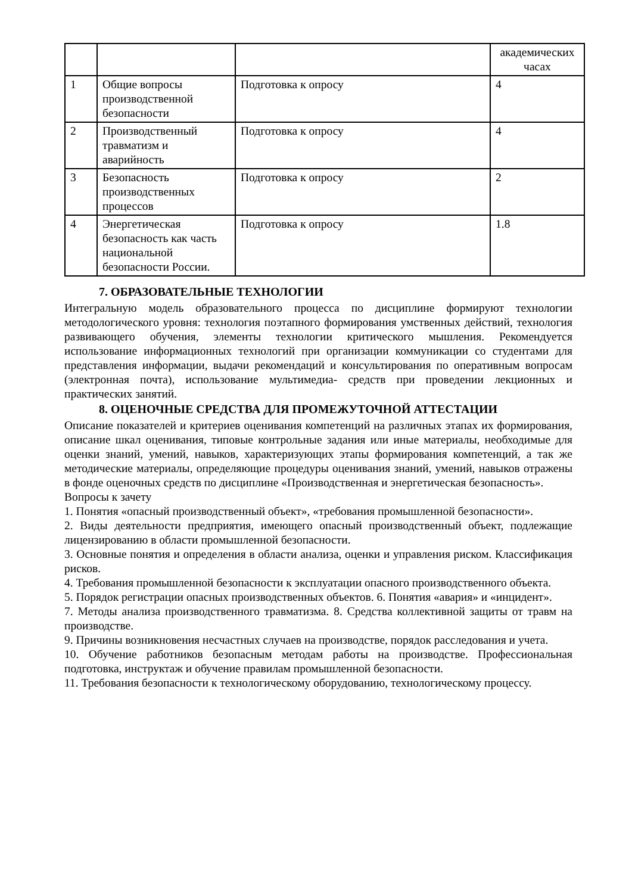| | | | академических часах |
| 1 | Общие вопросы производственной безопасности | Подготовка к опросу | 4 |
| 2 | Производственный травматизм и аварийность | Подготовка к опросу | 4 |
| 3 | Безопасность производственных процессов | Подготовка к опросу | 2 |
| 4 | Энергетическая безопасность как часть национальной безопасности России. | Подготовка к опросу | 1.8 |
7. ОБРАЗОВАТЕЛЬНЫЕ ТЕХНОЛОГИИ
Интегральную модель образовательного процесса по дисциплине формируют технологии методологического уровня: технология поэтапного формирования умственных действий, технология развивающего обучения, элементы технологии критического мышления. Рекомендуется использование информационных технологий при организации коммуникации со студентами для представления информации, выдачи рекомендаций и консультирования по оперативным вопросам (электронная почта), использование мультимедиа- средств при проведении лекционных и практических занятий.
8. ОЦЕНОЧНЫЕ СРЕДСТВА ДЛЯ ПРОМЕЖУТОЧНОЙ АТТЕСТАЦИИ
Описание показателей и критериев оценивания компетенций на различных этапах их формирования, описание шкал оценивания, типовые контрольные задания или иные материалы, необходимые для оценки знаний, умений, навыков, характеризующих этапы формирования компетенций, а так же методические материалы, определяющие процедуры оценивания знаний, умений, навыков отражены в фонде оценочных средств по дисциплине «Производственная и энергетическая безопасность».
Вопросы к зачету
1. Понятия «опасный производственный объект», «требования промышленной безопасности».
2. Виды деятельности предприятия, имеющего опасный производственный объект, подлежащие лицензированию в области промышленной безопасности.
3. Основные понятия и определения в области анализа, оценки и управления риском. Классификация рисков.
4. Требования промышленной безопасности к эксплуатации опасного производственного объекта.
5. Порядок регистрации опасных производственных объектов. 6. Понятия «авария» и «инцидент».
7. Методы анализа производственного травматизма. 8. Средства коллективной защиты от травм на производстве.
9. Причины возникновения несчастных случаев на производстве, порядок расследования и учета.
10. Обучение работников безопасным методам работы на производстве. Профессиональная подготовка, инструктаж и обучение правилам промышленной безопасности.
11. Требования безопасности к технологическому оборудованию, технологическому процессу.